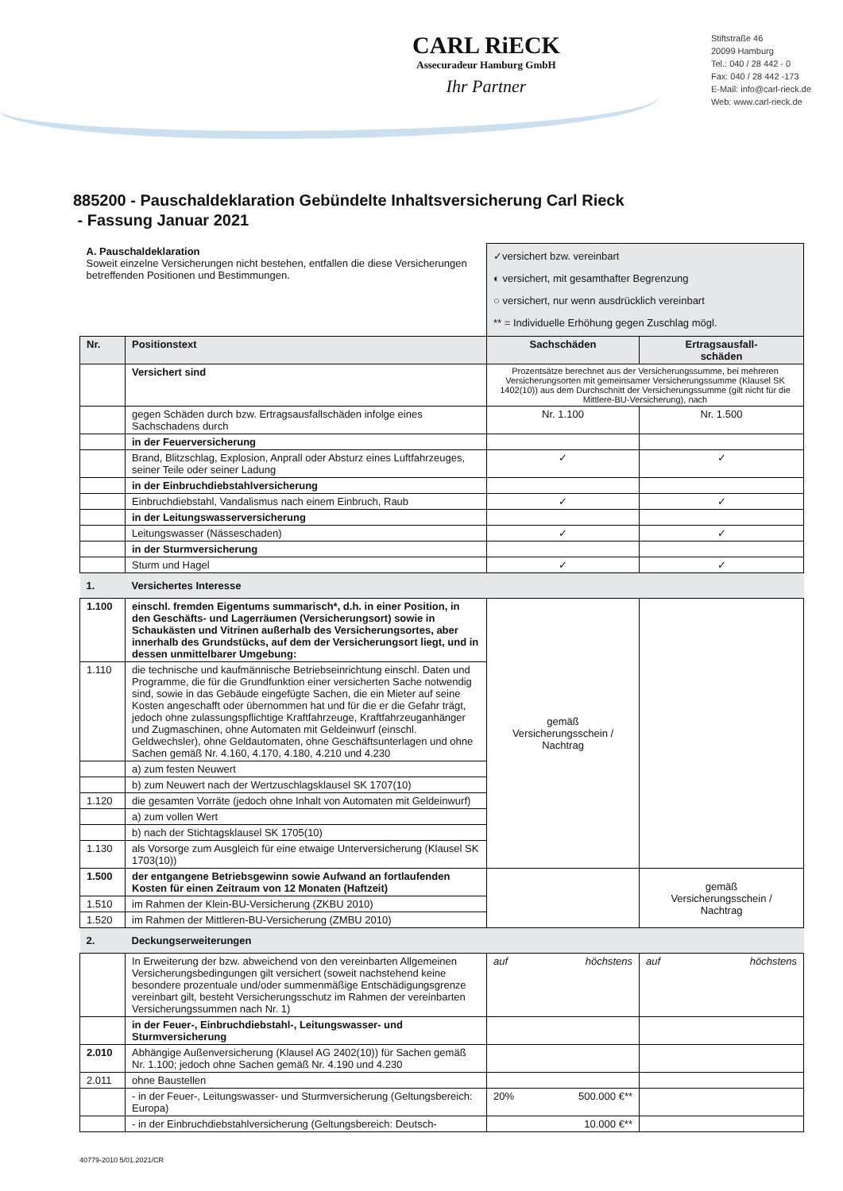CARL RiECK
Assecuradeur Hamburg GmbH
Ihr Partner
Stiftstraße 46
20099 Hamburg
Tel.: 040 / 28 442 - 0
Fax: 040 / 28 442 -173
E-Mail: info@carl-rieck.de
Web: www.carl-rieck.de
885200 - Pauschaldeklaration Gebündelte Inhaltsversicherung Carl Rieck
- Fassung Januar 2021
| A. Pauschaldeklaration Soweit einzelne Versicherungen nicht bestehen, entfallen die diese Versicherungen betreffenden Positionen und Bestimmungen. | | ✓versichert bzw. vereinbart ◐ versichert, mit gesamthafter Begrenzung ○ versichert, nur wenn ausdrücklich vereinbart ** = Individuelle Erhöhung gegen Zuschlag mögl. | |
| Nr. | Positionstext | Sachschäden | Ertragsausfall- schäden |
| | Versichert sind | Prozentsätze berechnet aus der Versicherungssumme, bei mehreren Versicherungsorten mit gemeinsamer Versicherungssumme (Klausel SK 1402(10)) aus dem Durchschnitt der Versicherungssumme (gilt nicht für die Mittlere-BU-Versicherung), nach | |
| | gegen Schäden durch bzw. Ertragsausfallschäden infolge eines Sachschadens durch | Nr. 1.100 | Nr. 1.500 |
| | in der Feuerversicherung | | |
| | Brand, Blitzschlag, Explosion, Anprall oder Absturz eines Luftfahrzeuges, seiner Teile oder seiner Ladung | ✓ | ✓ |
| | in der Einbruchdiebstahlversicherung | | |
| | Einbruchdiebstahl, Vandalismus nach einem Einbruch, Raub | ✓ | ✓ |
| | in der Leitungswasserversicherung | | |
| | Leitungswasser (Nässeschaden) | ✓ | ✓ |
| | in der Sturmversicherung | | |
| | Sturm und Hagel | ✓ | ✓ |
| 1. | Versichertes Interesse | | |
| 1.100 | einschl. fremden Eigentums summarisch*, d.h. in einer Position, in den Geschäfts- und Lagerräumen (Versicherungsort) sowie in Schaukästen und Vitrinen außerhalb des Versicherungsortes, aber innerhalb des Grundstücks, auf dem der Versicherungsort liegt, und in dessen unmittelbarer Umgebung: | gemäß Versicherungsschein / Nachtrag | |
| 1.110 | die technische und kaufmännische Betriebseinrichtung einschl. Daten und Programme, die für die Grundfunktion einer versicherten Sache notwendig sind, sowie in das Gebäude eingefügte Sachen, die ein Mieter auf seine Kosten angeschafft oder übernommen hat und für die er die Gefahr trägt, jedoch ohne zulassungspflichtige Kraftfahrzeuge, Kraftfahrzeuganhänger und Zugmaschinen, ohne Automaten mit Geldeinwurf (einschl. Geldwechsler), ohne Geldautomaten, ohne Geschäftsunterlagen und ohne Sachen gemäß Nr. 4.160, 4.170, 4.180, 4.210 und 4.230 | | |
| | a) zum festen Neuwert | | |
| | b) zum Neuwert nach der Wertzuschlagsklausel SK 1707(10) | | |
| 1.120 | die gesamten Vorräte (jedoch ohne Inhalt von Automaten mit Geldeinwurf) | | |
| | a) zum vollen Wert | | |
| | b) nach der Stichtagsklausel SK 1705(10) | | |
| 1.130 | als Vorsorge zum Ausgleich für eine etwaige Unterversicherung (Klausel SK 1703(10)) | | |
| 1.500 | der entgangene Betriebsgewinn sowie Aufwand an fortlaufenden Kosten für einen Zeitraum von 12 Monaten (Haftzeit) | | gemäß Versicherungsschein / Nachtrag |
| 1.510 | im Rahmen der Klein-BU-Versicherung (ZKBU 2010) | | |
| 1.520 | im Rahmen der Mittleren-BU-Versicherung (ZMBU 2010) | | |
| 2. | Deckungserweiterungen | | |
| | In Erweiterung der bzw. abweichend von den vereinbarten Allgemeinen Versicherungsbedingungen gilt versichert (soweit nachstehend keine besondere prozentuale und/oder summenmäßige Entschädigungsgrenze vereinbart gilt, besteht Versicherungsschutz im Rahmen der vereinbarten Versicherungssummen nach Nr. 1) | auf höchstens | auf höchstens |
| | in der Feuer-, Einbruchdiebstahl-, Leitungswasser- und Sturmversicherung | | |
| 2.010 | Abhängige Außenversicherung (Klausel AG 2402(10)) für Sachen gemäß Nr. 1.100; jedoch ohne Sachen gemäß Nr. 4.190 und 4.230 | | |
| 2.011 | ohne Baustellen | | |
| | - in der Feuer-, Leitungswasser- und Sturmversicherung (Geltungsbereich: Europa) | 20% 500.000 €** | |
| | - in der Einbruchdiebstahlversicherung (Geltungsbereich: Deutsch- | 10.000 €** | |
40779-2010 5/01.2021/CR